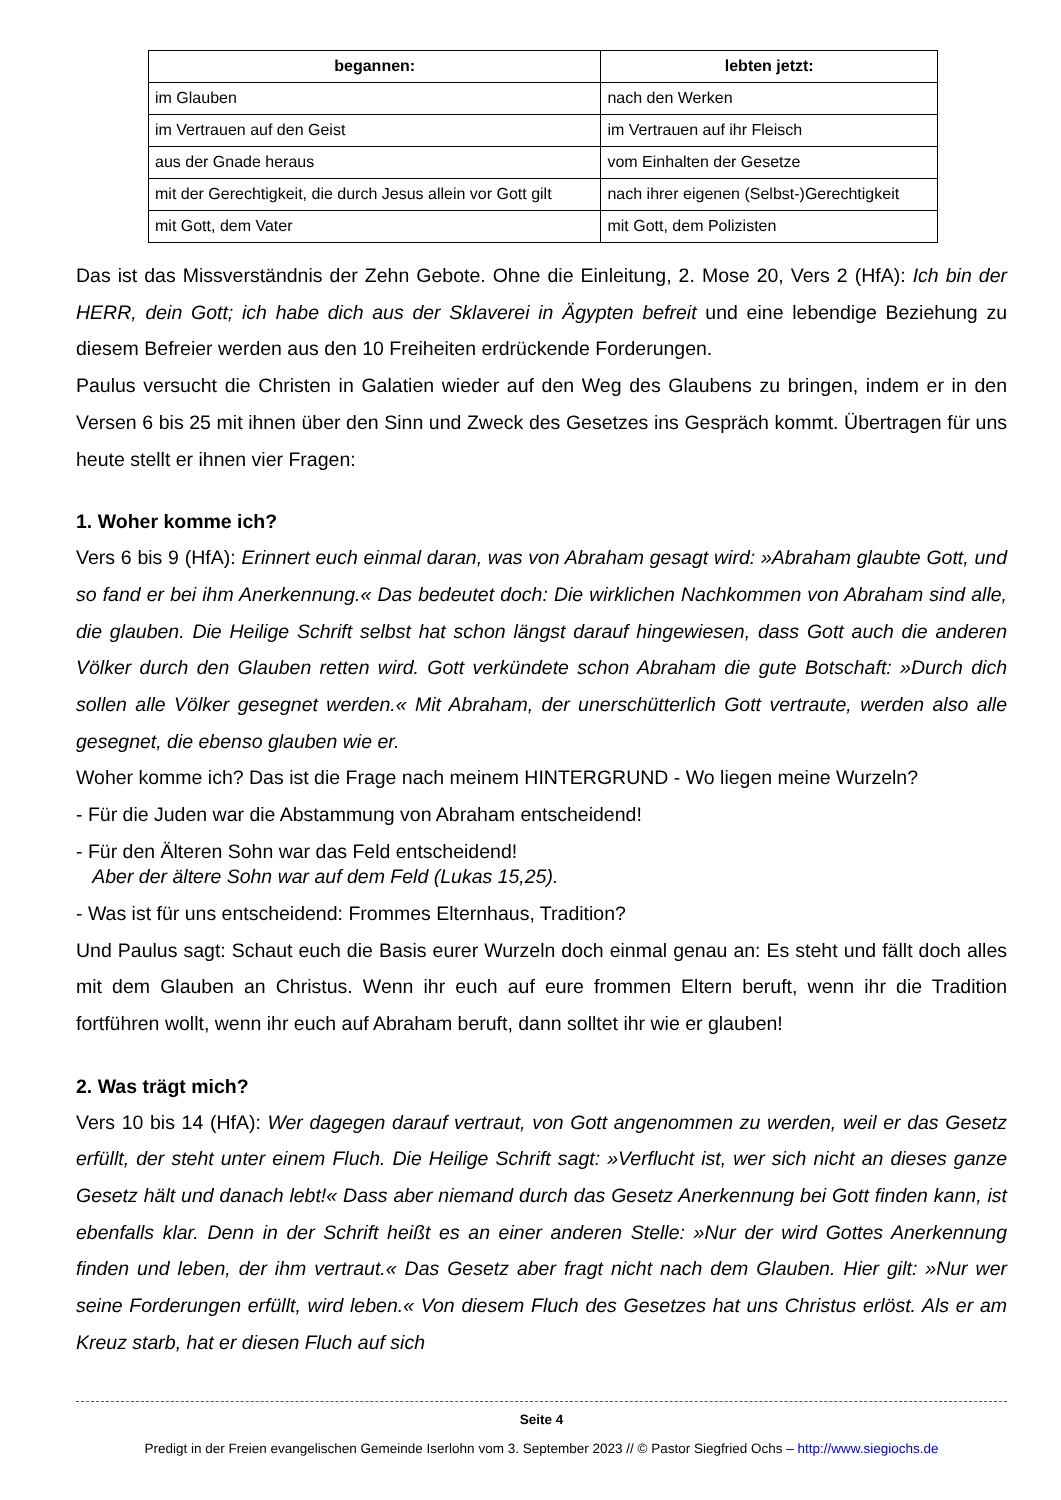| begannen: | lebten jetzt: |
| --- | --- |
| im Glauben | nach den Werken |
| im Vertrauen auf den Geist | im Vertrauen auf ihr Fleisch |
| aus der Gnade heraus | vom Einhalten der Gesetze |
| mit der Gerechtigkeit, die durch Jesus allein vor Gott gilt | nach ihrer eigenen (Selbst-)Gerechtigkeit |
| mit Gott, dem Vater | mit Gott, dem Polizisten |
Das ist das Missverständnis der Zehn Gebote. Ohne die Einleitung, 2. Mose 20, Vers 2 (HfA): Ich bin der HERR, dein Gott; ich habe dich aus der Sklaverei in Ägypten befreit und eine lebendige Beziehung zu diesem Befreier werden aus den 10 Freiheiten erdrückende Forderungen.
Paulus versucht die Christen in Galatien wieder auf den Weg des Glaubens zu bringen, indem er in den Versen 6 bis 25 mit ihnen über den Sinn und Zweck des Gesetzes ins Gespräch kommt. Übertragen für uns heute stellt er ihnen vier Fragen:
1. Woher komme ich?
Vers 6 bis 9 (HfA): Erinnert euch einmal daran, was von Abraham gesagt wird: »Abraham glaubte Gott, und so fand er bei ihm Anerkennung.« Das bedeutet doch: Die wirklichen Nachkommen von Abraham sind alle, die glauben. Die Heilige Schrift selbst hat schon längst darauf hingewiesen, dass Gott auch die anderen Völker durch den Glauben retten wird. Gott verkündete schon Abraham die gute Botschaft: »Durch dich sollen alle Völker gesegnet werden.« Mit Abraham, der unerschütterlich Gott vertraute, werden also alle gesegnet, die ebenso glauben wie er.
Woher komme ich? Das ist die Frage nach meinem HINTERGRUND - Wo liegen meine Wurzeln?
- Für die Juden war die Abstammung von Abraham entscheidend!
- Für den Älteren Sohn war das Feld entscheidend!
Aber der ältere Sohn war auf dem Feld (Lukas 15,25).
- Was ist für uns entscheidend: Frommes Elternhaus, Tradition?
Und Paulus sagt: Schaut euch die Basis eurer Wurzeln doch einmal genau an: Es steht und fällt doch alles mit dem Glauben an Christus. Wenn ihr euch auf eure frommen Eltern beruft, wenn ihr die Tradition fortführen wollt, wenn ihr euch auf Abraham beruft, dann solltet ihr wie er glauben!
2. Was trägt mich?
Vers 10 bis 14 (HfA): Wer dagegen darauf vertraut, von Gott angenommen zu werden, weil er das Gesetz erfüllt, der steht unter einem Fluch. Die Heilige Schrift sagt: »Verflucht ist, wer sich nicht an dieses ganze Gesetz hält und danach lebt!« Dass aber niemand durch das Gesetz Anerkennung bei Gott finden kann, ist ebenfalls klar. Denn in der Schrift heißt es an einer anderen Stelle: »Nur der wird Gottes Anerkennung finden und leben, der ihm vertraut.« Das Gesetz aber fragt nicht nach dem Glauben. Hier gilt: »Nur wer seine Forderungen erfüllt, wird leben.« Von diesem Fluch des Gesetzes hat uns Christus erlöst. Als er am Kreuz starb, hat er diesen Fluch auf sich
Seite 4
Predigt in der Freien evangelischen Gemeinde Iserlohn vom 3. September 2023 // © Pastor Siegfried Ochs – http://www.siegiochs.de